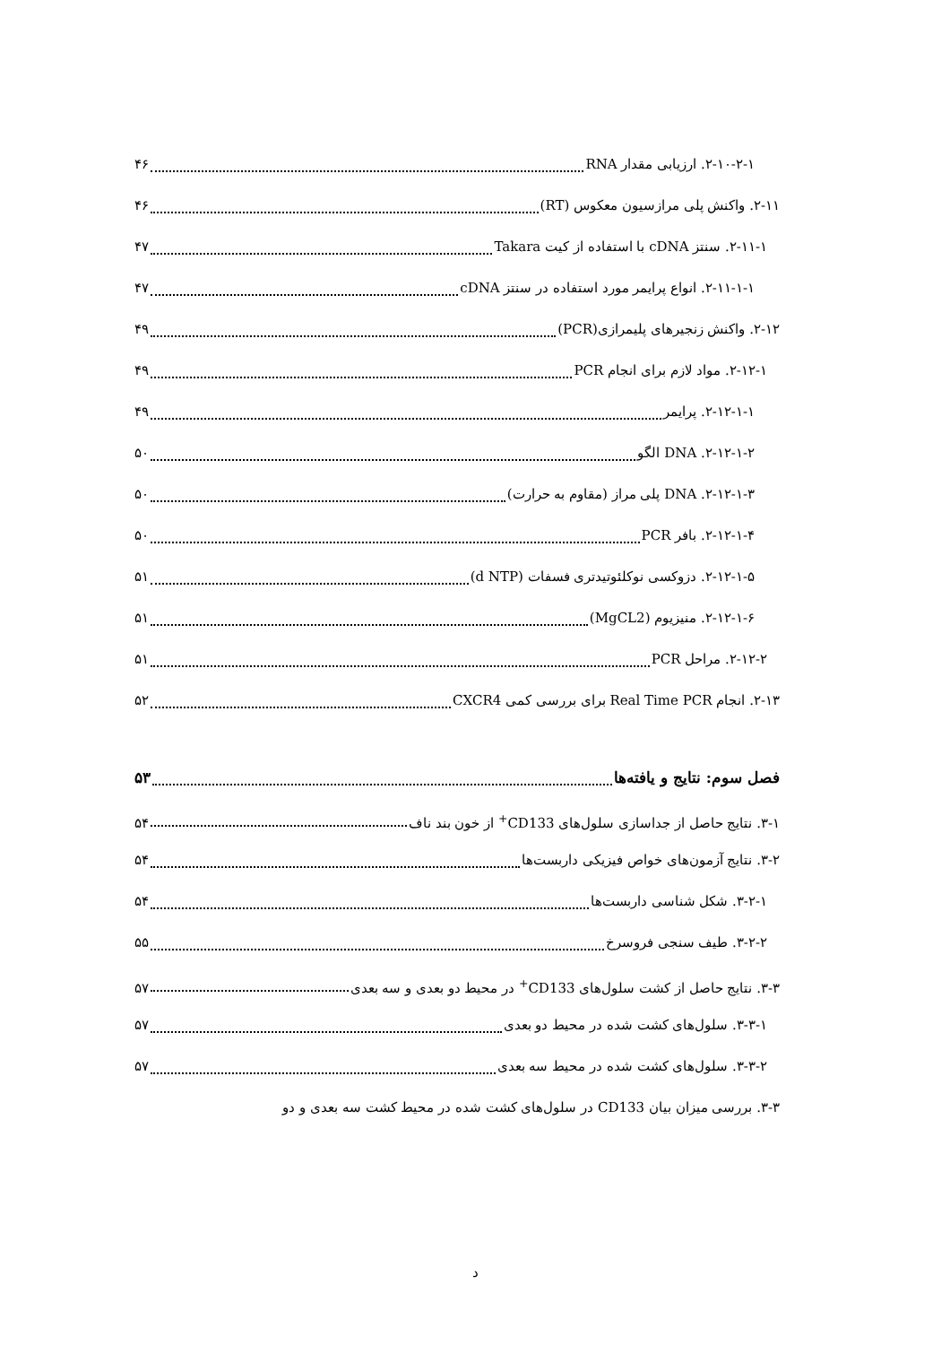۲-۱۰-۲-۱. ارزیابی مقدار RNA ۴۶
۲-۱۱. واکنش پلی مرازسیون معکوس (RT) ۴۶
۲-۱۱-۱. سنتز cDNA با استفاده از کیت Takara ۴۷
۲-۱۱-۱-۱. انواع پرایمر مورد استفاده در سنتز cDNA ۴۷
۲-۱۲. واکنش زنجیرهای پلیمرازی(PCR) ۴۹
۲-۱۲-۱. مواد لازم برای انجام PCR ۴۹
۲-۱۲-۱-۱. پرایمر ۴۹
۲-۱۲-۱-۲. DNA الگو ۵۰
۲-۱۲-۱-۳. DNA پلی مراز (مقاوم به حرارت) ۵۰
۲-۱۲-۱-۴. بافر PCR ۵۰
۲-۱۲-۱-۵. دزوکسی نوکلئوتیدتری فسفات (d NTP) ۵۱
۲-۱۲-۱-۶. منیزیوم (MgCL2) ۵۱
۲-۱۲-۲. مراحل PCR ۵۱
۲-۱۳. انجام Real Time PCR برای بررسی کمی CXCR4 ۵۲
فصل سوم: نتایج و یافته‌ها ۵۳
۳-۱. نتایج حاصل از جداسازی سلول‌های CD133<sup>+</sup> از خون بند ناف ۵۴
۳-۲. نتایج آزمون‌های خواص فیزیکی داربست‌ها ۵۴
۳-۲-۱. شکل شناسی داربست‌ها ۵۴
۳-۲-۲. طیف سنجی فروسرخ ۵۵
۳-۳. نتایج حاصل از کشت سلول‌های CD133<sup>+</sup> در محیط دو بعدی و سه بعدی ۵۷
۳-۳-۱. سلول‌های کشت شده در محیط دو بعدی ۵۷
۳-۳-۲. سلول‌های کشت شده در محیط سه بعدی ۵۷
۳-۳. بررسی میزان بیان CD133 در سلول‌های کشت شده در محیط کشت سه بعدی و دو
د